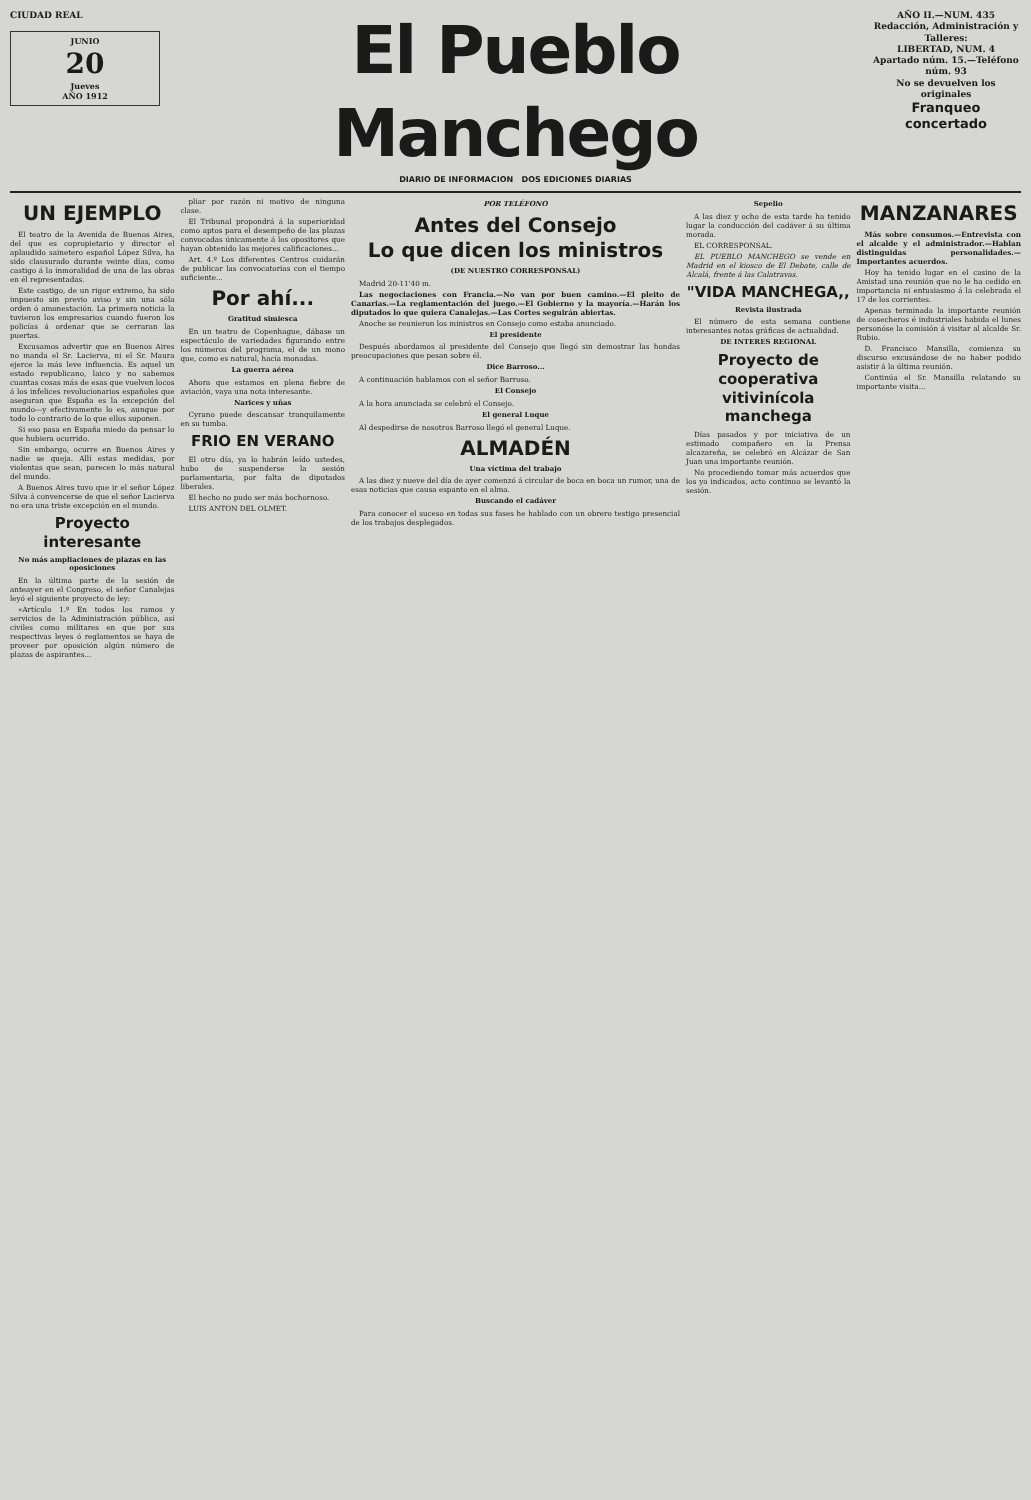CIUDAD REAL
JUNIO
20
Jueves
AÑO 1912
El Pueblo Manchego
DIARIO DE INFORMACION DOS EDICIONES DIARIAS
AÑO II.—NUM. 435
Redacción, Administración y Talleres:
LIBERTAD, NUM. 4
Apartado núm. 15.—Teléfono núm. 93
No se devuelven los originales
Franqueo concertado
UN EJEMPLO
El teatro de la Avenida de Buenos Aires, del que es copropietario y director el aplaudido sainetero español López Silva, ha sido clausurado durante veinte días, como castigo á la inmoralidad de una de las obras en él representadas.
Este castigo, de un rigor extremo, ha sido impuesto sin previo aviso y sin una sóla orden ó amonestación. La primera noticia la tuvieron los empresarios cuando fueron los policías á ordenar que se cerraran las puertas.
Excusamos advertir que en Buenos Aires no manda el Sr. Lacierva, ni el Sr. Maura ejerce la más leve influencia. Es aquel un estado republicano, laico y no sabemos cuantas cosas más de esas que vuelven locos á los infelices revolucionarios españoles que aseguran que España es la excepción del mundo—y efectivamente lo es, aunque por todo lo contrario de lo que ellos suponen.
Si eso pasa en España miedo da pensar lo que hubiera ocurrido.
Sin embargo, ocurre en Buenos Aires y nadie se queja. Allí estas medidas, por violentas que sean, parecen lo más natural del mundo.
A Buenos Aires tuvo que ir el señor López Silva á convencerse de que el señor Lacierva no era una triste excepción en el mundo.
Proyecto interesante
No más ampliaciones de plazas en las oposiciones
En la última parte de la sesión de anteayer en el Congreso, el señor Canalejas leyó el siguiente proyecto de ley:
«Artículo 1.º En todos los ramos y servicios de la Administración pública, así civiles como militares en que por sus respectivas leyes ó reglamentos se haya de proveer por oposición algún número de plazas de aspirantes...
pliar por razón ni motivo de ninguna clase.
El Tribunal propondrá á la superioridad como aptos para el desempeño de las plazas convocadas únicamente á los opositores que hayan obtenido las mejores calificaciones...
Art. 4.º Los diferentes Centros cuidarán de publicar las convocatorias con el tiempo suficiente...
Por ahí...
Gratitud simiesca
En un teatro de Copenhague, dábase un espectáculo de variedades figurando entre los números del programa, el de un mono que, como es natural, hacía monadas.
La guerra aérea
Ahora que estamos en plena fiebre de aviación, vaya una nota interesante.
Narices y uñas
Cyrano puede descansar tranquilamente en su tumba.
FRIO EN VERANO
El otro día, ya lo habrán leído ustedes, hubo de suspenderse la sesión parlamentaria, por falta de diputados liberales.
El hecho no pudo ser más bochornoso.
LUIS ANTON DEL OLMET.
POR TELÉFONO
Antes del Consejo
Lo que dicen los ministros
(DE NUESTRO CORRESPONSAL)
Madrid 20-11'40 m.
Las negociaciones con Francia.—No van por buen camino.—El pleito de Canarias.—La reglamentación del juego.—El Gobierno y la mayoría.—Harán los diputados lo que quiera Canalejas.—Las Cortes seguirán abiertas.
Anoche se reunieron los ministros en Consejo como estaba anunciado.
El presidente
Después abordamos al presidente del Consejo que llegó sin demostrar las hondas preocupaciones que pesan sobre él.
Dice Barroso...
A continuación hablamos con el señor Barroso.
El Consejo
A la hora anunciada se celebró el Consejo.
El general Luque
Al despedirse de nosotros Barroso llegó el general Luque.
ALMADÉN
Una víctima del trabajo
A las diez y nueve del día de ayer comenzó á circular de boca en boca un rumor, una de esas noticias que causa espanto en el alma.
Buscando el cadáver
Para conocer el suceso en todas sus fases he hablado con un obrero testigo presencial de los trabajos desplegados.
Sepelio
A las diez y ocho de esta tarde ha tenido lugar la conducción del cadáver á su última morada.
EL CORRESPONSAL.
EL PUEBLO MANCHEGO se vende en Madrid en el kiosco de El Debate, calle de Alcalá, frente á las Calatravas.
"VIDA MANCHEGA,,
Revista ilustrada
El número de esta semana contiene interesantes notas gráficas de actualidad.
DE INTERES REGIONAL
Proyecto de cooperativa vitivinícola manchega
Días pasados y por iniciativa de un estimado compañero en la Prensa alcazareña, se celebró en Alcázar de San Juan una importante reunión.
No procediendo tomar más acuerdos que los ya indicados, acto continuo se levantó la sesión.
MANZANARES
Más sobre consumos.—Entrevista con el alcalde y el administrador.—Hablan distinguidas personalidades.—Importantes acuerdos.
Hoy ha tenido lugar en el casino de la Amistad una reunión que no le ha cedido en importancia ni entusiasmo á la celebrada el 17 de los corrientes.
Apenas terminada la importante reunión de cosecheros é industriales habida el lunes personóse la comisión á visitar al alcalde Sr. Rubio.
D. Francisco Mansilla, comienza su discurso excusándose de no haber podido asistir á la última reunión.
Continúa el Sr. Mansilla relatando su importante visita...